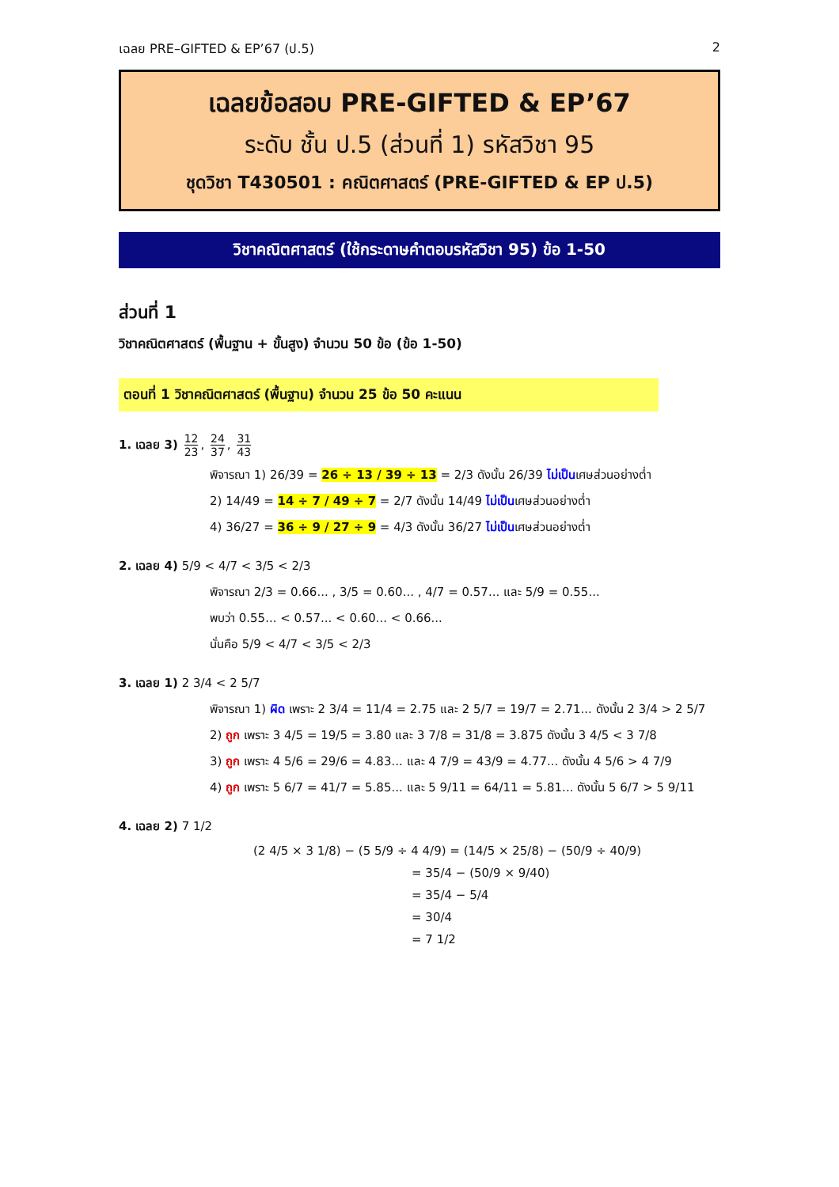เฉลย PRE–GIFTED & EP’67 (ป.5) 2
เฉลยข้อสอบ PRE-GIFTED & EP’67
ระดับ ชั้น ป.5 (ส่วนที่ 1) รหัสวิชา 95
ชุดวิชา T430501 : คณิตศาสตร์ (PRE-GIFTED & EP ป.5)
วิชาคณิตศาสตร์ (ใช้กระดาษคำตอบรหัสวิชา 95) ข้อ 1-50
ส่วนที่ 1
วิชาคณิตศาสตร์ (พื้นฐาน + ขั้นสูง) จำนวน 50 ข้อ (ข้อ 1-50)
ตอนที่ 1 วิชาคณิตศาสตร์ (พื้นฐาน) จำนวน 25 ข้อ 50 คะแนน
1. เฉลย 3) 12 23, 24 37, 31 43
พิจารณา 1) 26/39 = 26 ÷ 13 / 39 ÷ 13 = 2/3 ดังนั้น 26/39 ไม่เป็นเศษส่วนอย่างต่ำ
2) 14/49 = 14 ÷ 7 / 49 ÷ 7 = 2/7 ดังนั้น 14/49 ไม่เป็นเศษส่วนอย่างต่ำ
4) 36/27 = 36 ÷ 9 / 27 ÷ 9 = 4/3 ดังนั้น 36/27 ไม่เป็นเศษส่วนอย่างต่ำ
2. เฉลย 4) 5/9 < 4/7 < 3/5 < 2/3
พิจารณา 2/3 = 0.66... , 3/5 = 0.60... , 4/7 = 0.57... และ 5/9 = 0.55...
พบว่า 0.55... < 0.57... < 0.60... < 0.66...
นั่นคือ 5/9 < 4/7 < 3/5 < 2/3
3. เฉลย 1) 2 3/4 < 2 5/7
พิจารณา 1) ผิด เพราะ 2 3/4 = 11/4 = 2.75 และ 2 5/7 = 19/7 = 2.71... ดังนั้น 2 3/4 > 2 5/7
2) ถูก เพราะ 3 4/5 = 19/5 = 3.80 และ 3 7/8 = 31/8 = 3.875 ดังนั้น 3 4/5 < 3 7/8
3) ถูก เพราะ 4 5/6 = 29/6 = 4.83... และ 4 7/9 = 43/9 = 4.77... ดังนั้น 4 5/6 > 4 7/9
4) ถูก เพราะ 5 6/7 = 41/7 = 5.85... และ 5 9/11 = 64/11 = 5.81... ดังนั้น 5 6/7 > 5 9/11
4. เฉลย 2) 7 1/2
(2 4/5 × 3 1/8) − (5 5/9 ÷ 4 4/9) = (14/5 × 25/8) − (50/9 ÷ 40/9)
= 35/4 − (50/9 × 9/40)
= 35/4 − 5/4
= 30/4
= 7 1/2